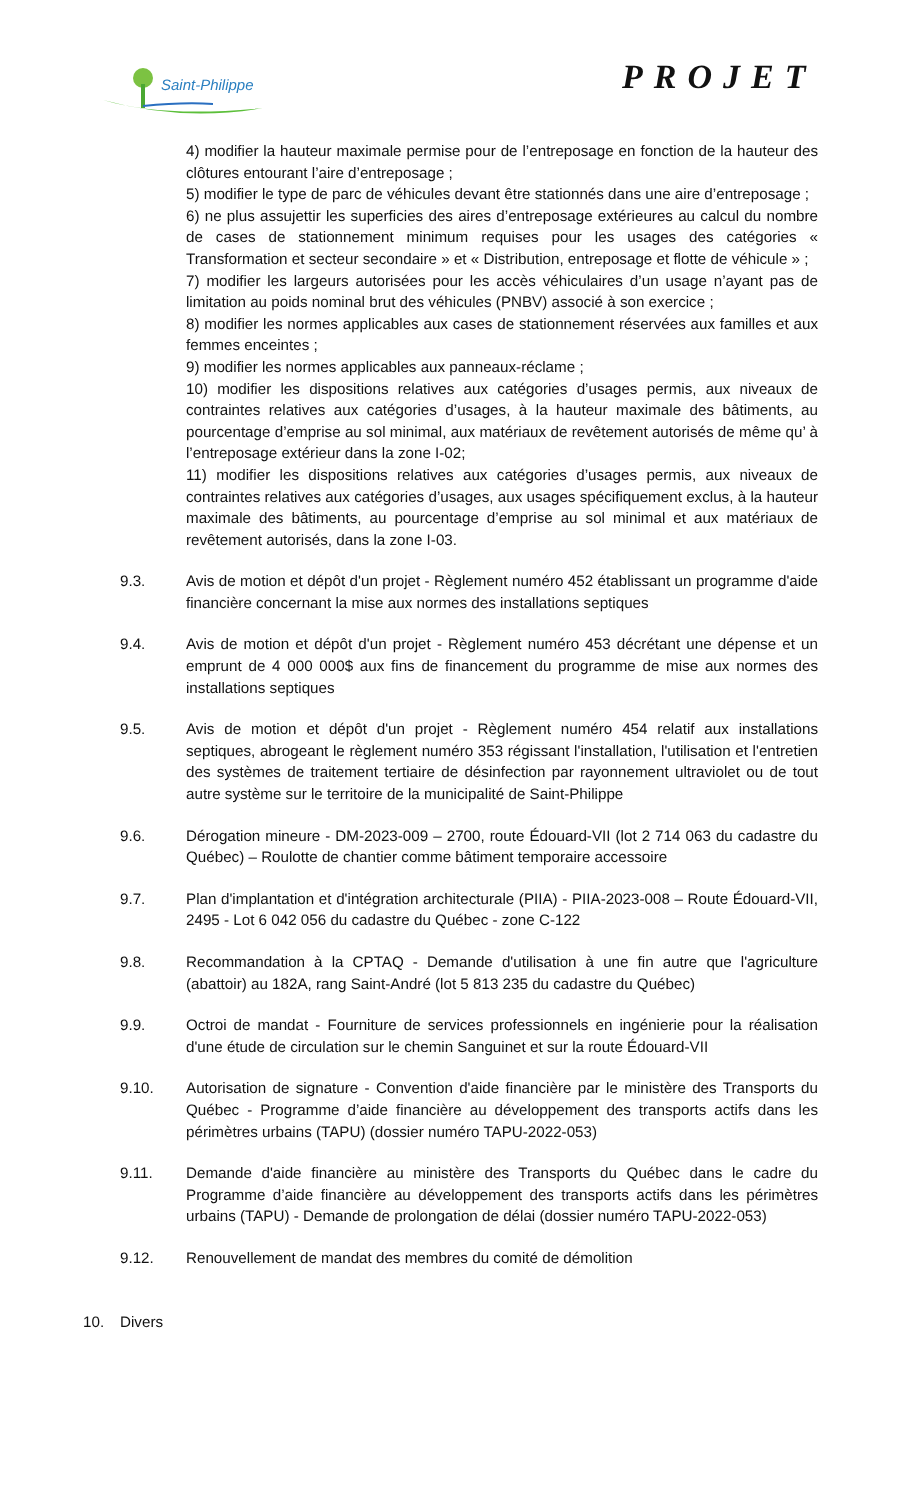Saint-Philippe PROJET
4) modifier la hauteur maximale permise pour de l’entreposage en fonction de la hauteur des clôtures entourant l’aire d’entreposage ;
5) modifier le type de parc de véhicules devant être stationnés dans une aire d’entreposage ;
6) ne plus assujettir les superficies des aires d’entreposage extérieures au calcul du nombre de cases de stationnement minimum requises pour les usages des catégories « Transformation et secteur secondaire » et « Distribution, entreposage et flotte de véhicule » ;
7) modifier les largeurs autorisées pour les accès véhiculaires d’un usage n’ayant pas de limitation au poids nominal brut des véhicules (PNBV) associé à son exercice ;
8) modifier les normes applicables aux cases de stationnement réservées aux familles et aux femmes enceintes ;
9) modifier les normes applicables aux panneaux-réclame ;
10) modifier les dispositions relatives aux catégories d’usages permis, aux niveaux de contraintes relatives aux catégories d’usages, à la hauteur maximale des bâtiments, au pourcentage d’emprise au sol minimal, aux matériaux de revêtement autorisés de même qu’ à l’entreposage extérieur dans la zone I-02;
11) modifier les dispositions relatives aux catégories d’usages permis, aux niveaux de contraintes relatives aux catégories d’usages, aux usages spécifiquement exclus, à la hauteur maximale des bâtiments, au pourcentage d’emprise au sol minimal et aux matériaux de revêtement autorisés, dans la zone I-03.
9.3. Avis de motion et dépôt d'un projet - Règlement numéro 452 établissant un programme d'aide financière concernant la mise aux normes des installations septiques
9.4. Avis de motion et dépôt d'un projet - Règlement numéro 453 décrétant une dépense et un emprunt de 4 000 000$ aux fins de financement du programme de mise aux normes des installations septiques
9.5. Avis de motion et dépôt d'un projet - Règlement numéro 454 relatif aux installations septiques, abrogeant le règlement numéro 353 régissant l'installation, l'utilisation et l'entretien des systèmes de traitement tertiaire de désinfection par rayonnement ultraviolet ou de tout autre système sur le territoire de la municipalité de Saint-Philippe
9.6. Dérogation mineure - DM-2023-009 – 2700, route Édouard-VII (lot 2 714 063 du cadastre du Québec) – Roulotte de chantier comme bâtiment temporaire accessoire
9.7. Plan d'implantation et d'intégration architecturale (PIIA) - PIIA-2023-008 – Route Édouard-VII, 2495 - Lot 6 042 056 du cadastre du Québec - zone C-122
9.8. Recommandation à la CPTAQ - Demande d'utilisation à une fin autre que l'agriculture (abattoir) au 182A, rang Saint-André (lot 5 813 235 du cadastre du Québec)
9.9. Octroi de mandat - Fourniture de services professionnels en ingénierie pour la réalisation d'une étude de circulation sur le chemin Sanguinet et sur la route Édouard-VII
9.10. Autorisation de signature - Convention d'aide financière par le ministère des Transports du Québec - Programme d’aide financière au développement des transports actifs dans les périmètres urbains (TAPU) (dossier numéro TAPU-2022-053)
9.11. Demande d'aide financière au ministère des Transports du Québec dans le cadre du Programme d’aide financière au développement des transports actifs dans les périmètres urbains (TAPU) - Demande de prolongation de délai (dossier numéro TAPU-2022-053)
9.12. Renouvellement de mandat des membres du comité de démolition
10. Divers